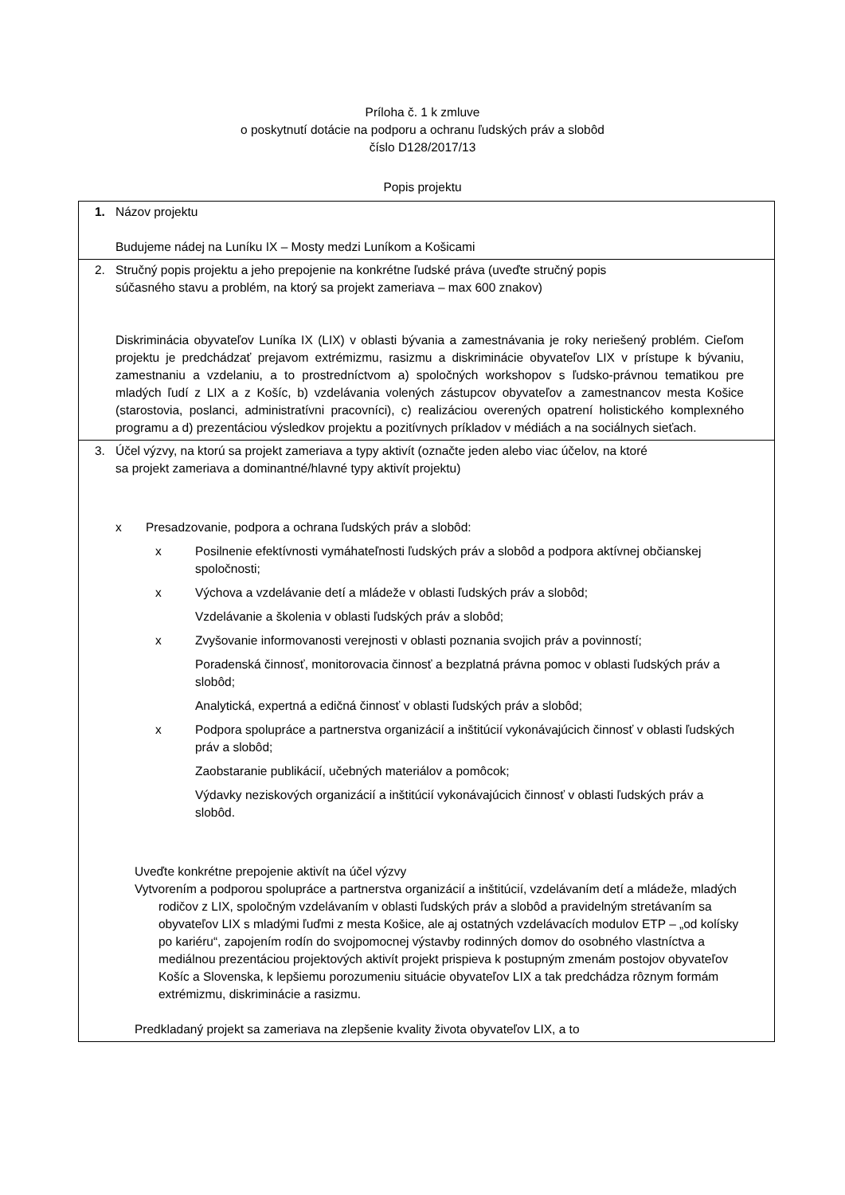Príloha č. 1 k zmluve
o poskytnutí dotácie na podporu a ochranu ľudských práv a slobôd
číslo D128/2017/13
Popis projektu
| 1. Názov projektu Budujeme nádej na Luníku IX – Mosty medzi Luníkom a Košicami |
| 2. Stručný popis projektu a jeho prepojenie na konkrétne ľudské práva (uveďte stručný popis súčasného stavu a problém, na ktorý sa projekt zameriava – max 600 znakov) Diskriminácia obyvateľov Luníka IX (LIX) v oblasti bývania a zamestnávania je roky neriešený problém. Cieľom projektu je predchádzať prejavom extrémizmu, rasizmu a diskriminácie obyvateľov LIX v prístupe k bývaniu, zamestnaniu a vzdelaniu, a to prostredníctvom a) spoločných workshopov s ľudsko-právnou tematikou pre mladých ľudí z LIX a z Košíc, b) vzdelávania volených zástupcov obyvateľov a zamestnancov mesta Košice (starostovia, poslanci, administratívni pracovníci), c) realizáciou overených opatrení holistického komplexného programu a d) prezentáciou výsledkov projektu a pozitívnych príkladov v médiách a na sociálnych sieťach. |
| 3. Účel výzvy, na ktorú sa projekt zameriava a typy aktivít (označte jeden alebo viac účelov, na ktoré sa projekt zameriava a dominantné/hlavné typy aktivít projektu) x Presadzovanie, podpora a ochrana ľudských práv a slobôd: x Posilnenie efektívnosti vymáhateľnosti ľudských práv a slobôd a podpora aktívnej občianskej spoločnosti; x Výchova a vzdelávanie detí a mládeže v oblasti ľudských práv a slobôd; Vzdelávanie a školenia v oblasti ľudských práv a slobôd; x Zvyšovanie informovanosti verejnosti v oblasti poznania svojich práv a povinností; Poradenská činnosť, monitorovacia činnosť a bezplatná právna pomoc v oblasti ľudských práv a slobôd; Analytická, expertná a edičná činnosť v oblasti ľudských práv a slobôd; x Podpora spolupráce a partnerstva organizácií a inštitúcií vykonávajúcich činnosť v oblasti ľudských práv a slobôd; Zaobstaranie publikácií, učebných materiálov a pomôcok; Výdavky neziskových organizácií a inštitúcií vykonávajúcich činnosť v oblasti ľudských práv a slobôd. Uveďte konkrétne prepojenie aktivít na účel výzvy Vytvorením a podporou spolupráce a partnerstva organizácií a inštitúcií, vzdelávaním detí a mládeže, mladých rodičov z LIX, spoločným vzdelávaním v oblasti ľudských práv a slobôd a pravidelným stretávaním sa obyvateľov LIX s mladými ľuďmi z mesta Košice, ale aj ostatných vzdelávacích modulov ETP – „od kolísky po kariéru“, zapojením rodín do svojpomocnej výstavby rodinných domov do osobného vlastníctva a mediálnou prezentáciou projektových aktivít projekt prispieva k postupným zmenám postojov obyvateľov Košíc a Slovenska, k lepšiemu porozumeniu situácie obyvateľov LIX a tak predchádza rôznym formám extrémizmu, diskriminácie a rasizmu. Predkladaný projekt sa zameriava na zlepšenie kvality života obyvateľov LIX, a to |